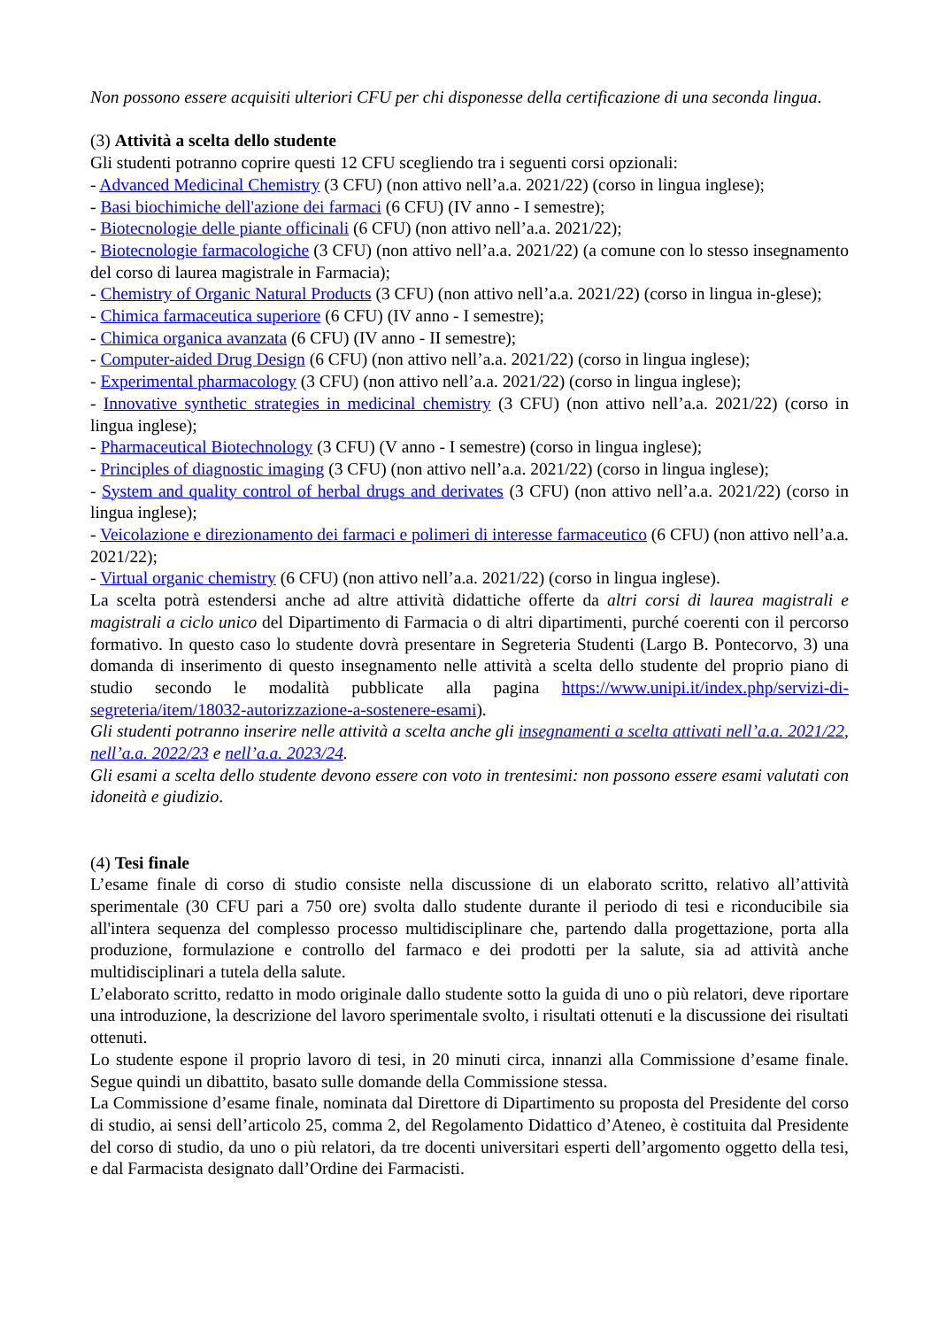Non possono essere acquisiti ulteriori CFU per chi disponesse della certificazione di una seconda lingua.
(3) Attività a scelta dello studente
Gli studenti potranno coprire questi 12 CFU scegliendo tra i seguenti corsi opzionali:
- Advanced Medicinal Chemistry (3 CFU) (non attivo nell’a.a. 2021/22) (corso in lingua inglese);
- Basi biochimiche dell'azione dei farmaci (6 CFU) (IV anno - I semestre);
- Biotecnologie delle piante officinali (6 CFU) (non attivo nell’a.a. 2021/22);
- Biotecnologie farmacologiche (3 CFU) (non attivo nell’a.a. 2021/22) (a comune con lo stesso insegnamento del corso di laurea magistrale in Farmacia);
- Chemistry of Organic Natural Products (3 CFU) (non attivo nell’a.a. 2021/22) (corso in lingua in-glese);
- Chimica farmaceutica superiore (6 CFU) (IV anno - I semestre);
- Chimica organica avanzata (6 CFU) (IV anno - II semestre);
- Computer-aided Drug Design (6 CFU) (non attivo nell’a.a. 2021/22) (corso in lingua inglese);
- Experimental pharmacology (3 CFU) (non attivo nell’a.a. 2021/22) (corso in lingua inglese);
- Innovative synthetic strategies in medicinal chemistry (3 CFU) (non attivo nell’a.a. 2021/22) (corso in lingua inglese);
- Pharmaceutical Biotechnology (3 CFU) (V anno - I semestre) (corso in lingua inglese);
- Principles of diagnostic imaging (3 CFU) (non attivo nell’a.a. 2021/22) (corso in lingua inglese);
- System and quality control of herbal drugs and derivates (3 CFU) (non attivo nell’a.a. 2021/22) (corso in lingua inglese);
- Veicolazione e direzionamento dei farmaci e polimeri di interesse farmaceutico (6 CFU) (non attivo nell’a.a. 2021/22);
- Virtual organic chemistry (6 CFU) (non attivo nell’a.a. 2021/22) (corso in lingua inglese).
La scelta potrà estendersi anche ad altre attività didattiche offerte da altri corsi di laurea magistrali e magistrali a ciclo unico del Dipartimento di Farmacia o di altri dipartimenti, purché coerenti con il percorso formativo. In questo caso lo studente dovrà presentare in Segreteria Studenti (Largo B. Pontecorvo, 3) una domanda di inserimento di questo insegnamento nelle attività a scelta dello studente del proprio piano di studio secondo le modalità pubblicate alla pagina https://www.unipi.it/index.php/servizi-di-segreteria/item/18032-autorizzazione-a-sostenere-esami).
Gli studenti potranno inserire nelle attività a scelta anche gli insegnamenti a scelta attivati nell’a.a. 2021/22, nell’a.a. 2022/23 e nell’a.a. 2023/24.
Gli esami a scelta dello studente devono essere con voto in trentesimi: non possono essere esami valutati con idoneità e giudizio.
(4) Tesi finale
L’esame finale di corso di studio consiste nella discussione di un elaborato scritto, relativo all’attività sperimentale (30 CFU pari a 750 ore) svolta dallo studente durante il periodo di tesi e riconducibile sia all'intera sequenza del complesso processo multidisciplinare che, partendo dalla progettazione, porta alla produzione, formulazione e controllo del farmaco e dei prodotti per la salute, sia ad attività anche multidisciplinari a tutela della salute.
L’elaborato scritto, redatto in modo originale dallo studente sotto la guida di uno o più relatori, deve riportare una introduzione, la descrizione del lavoro sperimentale svolto, i risultati ottenuti e la discussione dei risultati ottenuti.
Lo studente espone il proprio lavoro di tesi, in 20 minuti circa, innanzi alla Commissione d’esame finale. Segue quindi un dibattito, basato sulle domande della Commissione stessa.
La Commissione d’esame finale, nominata dal Direttore di Dipartimento su proposta del Presidente del corso di studio, ai sensi dell’articolo 25, comma 2, del Regolamento Didattico d’Ateneo, è costituita dal Presidente del corso di studio, da uno o più relatori, da tre docenti universitari esperti dell’argomento oggetto della tesi, e dal Farmacista designato dall’Ordine dei Farmacisti.